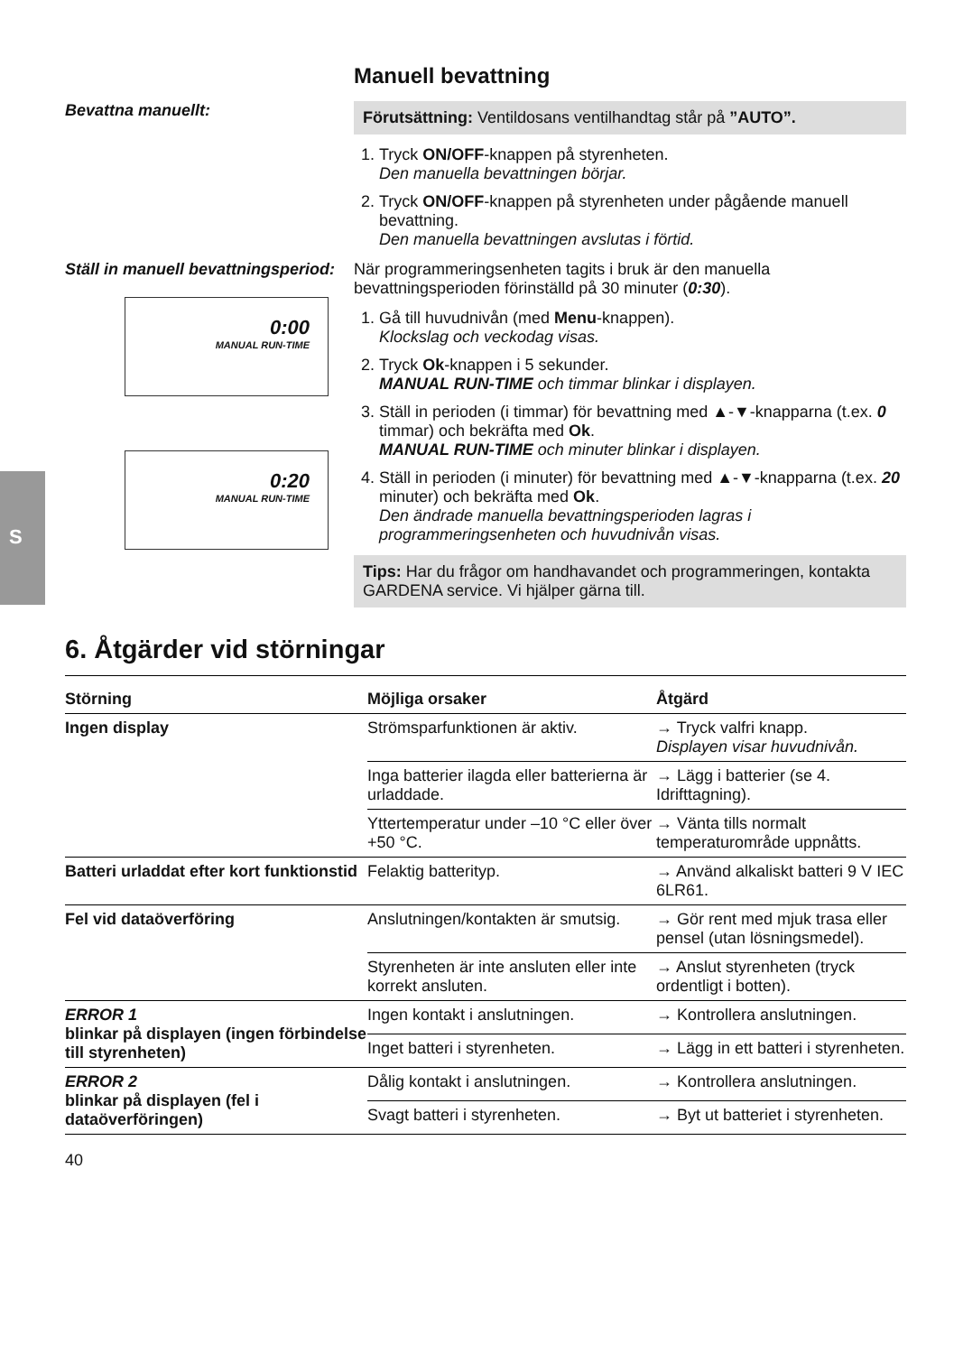S
Manuell bevattning
Bevattna manuellt:
Förutsättning: Ventildosans ventilhandtag står på ”AUTO”.
1. Tryck ON/OFF-knappen på styrenheten.
Den manuella bevattningen börjar.
2. Tryck ON/OFF-knappen på styrenheten under pågående manuell bevattning.
Den manuella bevattningen avslutas i förtid.
Ställ in manuell bevattningsperiod:
0:00
MANUAL RUN-TIME
0:20
MANUAL RUN-TIME
När programmeringsenheten tagits i bruk är den manuella bevattningsperioden förinställd på 30 minuter (0:30).
1. Gå till huvudnivån (med Menu-knappen).
Klockslag och veckodag visas.
2. Tryck Ok-knappen i 5 sekunder.
MANUAL RUN-TIME och timmar blinkar i displayen.
3. Ställ in perioden (i timmar) för bevattning med ▲-▼-knapparna (t.ex. 0 timmar) och bekräfta med Ok.
MANUAL RUN-TIME och minuter blinkar i displayen.
4. Ställ in perioden (i minuter) för bevattning med ▲-▼-knapparna (t.ex. 20 minuter) och bekräfta med Ok.
Den ändrade manuella bevattningsperioden lagras i programmeringsenheten och huvudnivån visas.
Tips: Har du frågor om handhavandet och programmeringen, kontakta GARDENA service. Vi hjälper gärna till.
6. Åtgärder vid störningar
| Störning | Möjliga orsaker | Åtgärd |
| --- | --- | --- |
| Ingen display | Strömsparfunktionen är aktiv. | → Tryck valfri knapp. Displayen visar huvudnivån. |
| | Inga batterier ilagda eller batterierna är urladdade. | → Lägg i batterier (se 4. Idrifttagning). |
| | Yttertemperatur under –10 °C eller över +50 °C. | → Vänta tills normalt temperaturområde uppnåtts. |
| Batteri urladdat efter kort funktionstid | Felaktig batterityp. | → Använd alkaliskt batteri 9 V IEC 6LR61. |
| Fel vid dataöverföring | Anslutningen/kontakten är smutsig. | → Gör rent med mjuk trasa eller pensel (utan lösningsmedel). |
| | Styrenheten är inte ansluten eller inte korrekt ansluten. | → Anslut styrenheten (tryck ordentligt i botten). |
| ERROR 1 blinkar på displayen (ingen förbindelse till styrenheten) | Ingen kontakt i anslutningen. | → Kontrollera anslutningen. |
| | Inget batteri i styrenheten. | → Lägg in ett batteri i styrenheten. |
| ERROR 2 blinkar på displayen (fel i dataöverföringen) | Dålig kontakt i anslutningen. | → Kontrollera anslutningen. |
| | Svagt batteri i styrenheten. | → Byt ut batteriet i styrenheten. |
40